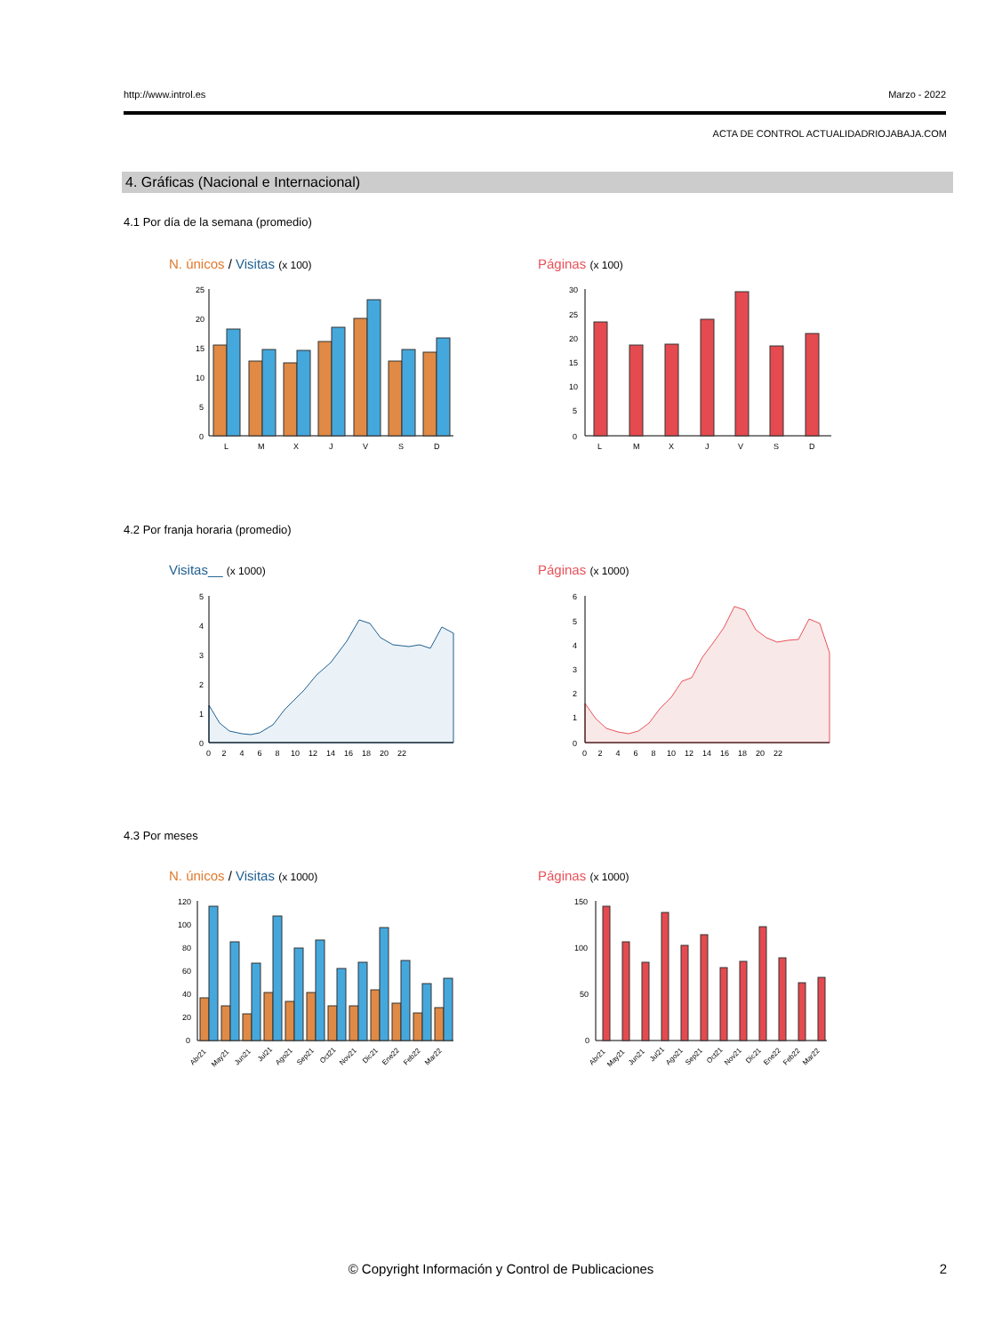http://www.introl.es Marzo - 2022
ACTA DE CONTROL ACTUALIDADRIOJABAJA.COM
4. Gráficas (Nacional e Internacional)
4.1 Por día de la semana (promedio)
N. únicos / Visitas (x 100) Páginas (x 100)
25
20
15
10
5
0
L
M
X
J
V
S
D
30
25
20
15
10
5
0
L
M
X
J
V
S
D
4.2 Por franja horaria (promedio)
Visitas__ (x 1000) Páginas (x 1000)
5
4
3
2
1
0
0 2 4 6 8 10 12 14 16 18 20 22
6
5
4
3
2
1
0
0 2 4 6 8 10 12 14 16 18 20 22
4.3 Por meses
N. únicos / Visitas (x 1000) Páginas (x 1000)
120
100
80
60
40
20
0
Abr21
May21
Jun21
Jul21
Ago21
Sep21
Oct21
Nov21
Dic21
Ene22
Feb22
Mar22
150
100
50
0
Abr21
May21
Jun21
Jul21
Ago21
Sep21
Oct21
Nov21
Dic21
Ene22
Feb22
Mar22
© Copyright Información y Control de Publicaciones 2